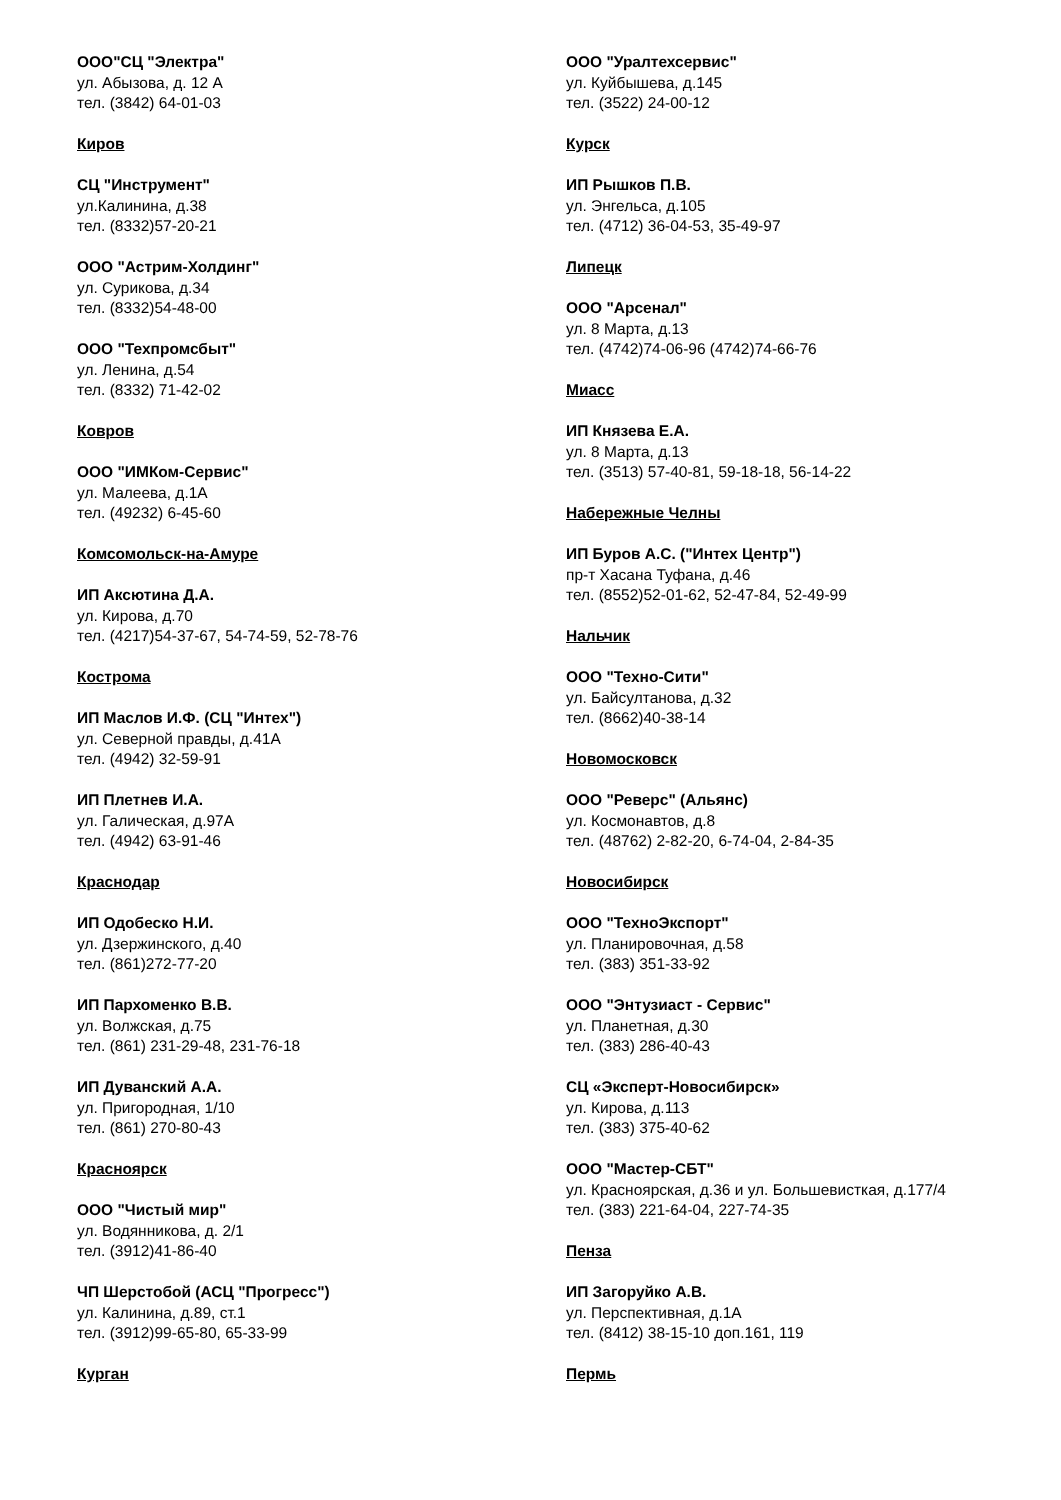ООО"СЦ "Электра"
ул. Абызова, д. 12 А
тел. (3842) 64-01-03
Киров
СЦ "Инструмент"
ул.Калинина, д.38
тел. (8332)57-20-21
ООО "Астрим-Холдинг"
ул. Сурикова, д.34
тел. (8332)54-48-00
ООО "Техпромсбыт"
ул. Ленина, д.54
тел. (8332) 71-42-02
Ковров
ООО "ИМКом-Сервис"
ул. Малеева, д.1А
тел. (49232) 6-45-60
Комсомольск-на-Амуре
ИП Аксютина Д.А.
ул. Кирова, д.70
тел. (4217)54-37-67, 54-74-59, 52-78-76
Кострома
ИП Маслов И.Ф. (СЦ "Интех")
ул. Северной правды, д.41А
тел. (4942) 32-59-91
ИП Плетнев И.А.
ул. Галическая, д.97А
тел. (4942) 63-91-46
Краснодар
ИП Одобеско Н.И.
ул. Дзержинского, д.40
тел. (861)272-77-20
ИП Пархоменко В.В.
ул. Волжская, д.75
тел. (861) 231-29-48, 231-76-18
ИП Дуванский А.А.
ул. Пригородная, 1/10
тел. (861) 270-80-43
Красноярск
ООО "Чистый мир"
ул. Водянникова, д. 2/1
тел. (3912)41-86-40
ЧП Шерстобой (АСЦ "Прогресс")
ул. Калинина, д.89, ст.1
тел. (3912)99-65-80, 65-33-99
Курган
ООО "Уралтехсервис"
ул. Куйбышева, д.145
тел. (3522) 24-00-12
Курск
ИП Рышков П.В.
ул. Энгельса, д.105
тел. (4712) 36-04-53, 35-49-97
Липецк
ООО "Арсенал"
ул. 8 Марта, д.13
тел. (4742)74-06-96 (4742)74-66-76
Миасс
ИП Князева Е.А.
ул. 8 Марта, д.13
тел. (3513) 57-40-81, 59-18-18, 56-14-22
Набережные Челны
ИП Буров А.С. ("Интех Центр")
пр-т Хасана Туфана, д.46
тел. (8552)52-01-62, 52-47-84, 52-49-99
Нальчик
ООО "Техно-Сити"
ул. Байсултанова, д.32
тел. (8662)40-38-14
Новомосковск
ООО "Реверс" (Альянс)
ул. Космонавтов, д.8
тел. (48762) 2-82-20, 6-74-04, 2-84-35
Новосибирск
ООО "ТехноЭкспорт"
ул. Планировочная, д.58
тел. (383) 351-33-92
ООО "Энтузиаст - Сервис"
ул. Планетная, д.30
тел. (383) 286-40-43
СЦ «Эксперт-Новосибирск»
ул. Кирова, д.113
тел. (383) 375-40-62
ООО "Мастер-СБТ"
ул. Красноярская, д.36 и ул. Большевисткая, д.177/4
тел. (383) 221-64-04, 227-74-35
Пенза
ИП Загоруйко А.В.
ул. Перспективная, д.1А
тел. (8412) 38-15-10 доп.161, 119
Пермь